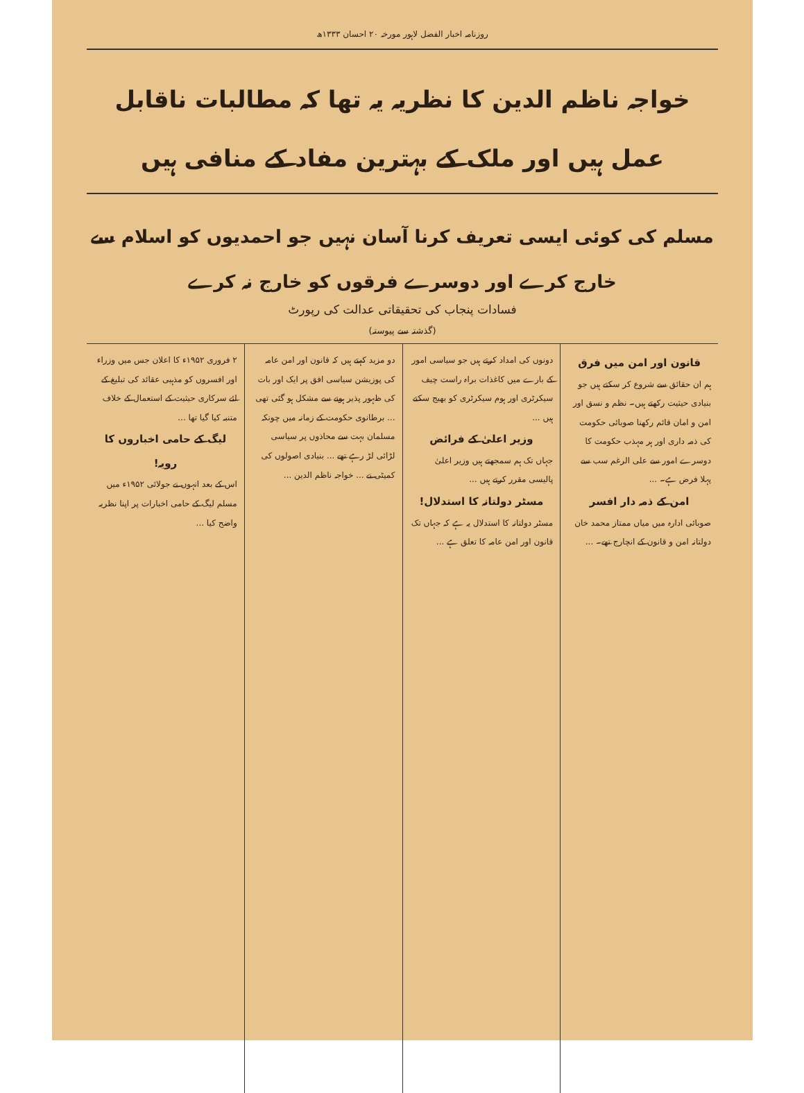روزنامہ اخبار الفضل لاہور مورخہ ۲۰ احسان ۱۳۳۳ھ
خواجہ ناظم الدین کا نظریہ یہ تھا کہ مطالبات ناقابل عمل ہیں اور ملک کے بہترین مفاد کے منافی ہیں
مسلم کی کوئی ایسی تعریف کرنا آسان نہیں جو احمدیوں کو اسلام سے خارج کرے اور دوسرے فرقوں کو خارج نہ کرے
فسادات پنجاب کی تحقیقاتی عدالت کی رپورٹ
(گذشتہ سے پیوستہ)
قانون اور امن میں فرق
ہم ان حقائق سے شروع کر سکتے ہیں جو بنیادی حیثیت رکھتے ہیں۔ نظم و نسق اور امن و امان قائم رکھنا صوبائی حکومت کی ذمہ داری اور ہر مہذب حکومت کا دوسرے امور سے علی الرغم سب سے پہلا فرض ہے۔ ...
امن کے ذمہ دار افسر
صوبائی ادارہ میں میاں ممتاز محمد خان دولتانہ امن و قانون کے انچارج تھے۔ ...
دونوں کی امداد کرتے ہیں جو سیاسی امور کے بارے میں کاغذات براہ راست چیف سیکرٹری اور ہوم سیکرٹری کو بھیج سکتے ہیں ...
وزیر اعلیٰ کے فرائض
جہاں تک ہم سمجھتے ہیں وزیر اعلیٰ پالیسی مقرر کرتے ہیں ...
مسٹر دولتانہ کا استدلال!
مسٹر دولتانہ کا استدلال یہ ہے کہ جہاں تک قانون اور امن عامہ کا تعلق ہے ...
دو مزید کہتے ہیں کہ قانون اور امن عامہ کی پوزیشن سیاسی افق پر ایک اور بات کی ظہور پذیر ہونے سے مشکل ہو گئی تھی ... برطانوی حکومت کے زمانہ میں چونکہ مسلمان بہت سے محاذوں پر سیاسی لڑائی لڑ رہے تھے ... بنیادی اصولوں کی کمیٹی نے ... خواجہ ناظم الدین ...
۲ فروری ۱۹۵۲ء کا اعلان جس میں وزراء اور افسروں کو مذہبی عقائد کی تبلیغ کے لئے سرکاری حیثیت کے استعمال کے خلاف متنبہ کیا گیا تھا ...
لیگ کے حامی اخباروں کا رویہ!
اس کے بعد انہوں نے جولائی ۱۹۵۲ء میں مسلم لیگ کے حامی اخبارات پر اپنا نظریہ واضح کیا ...